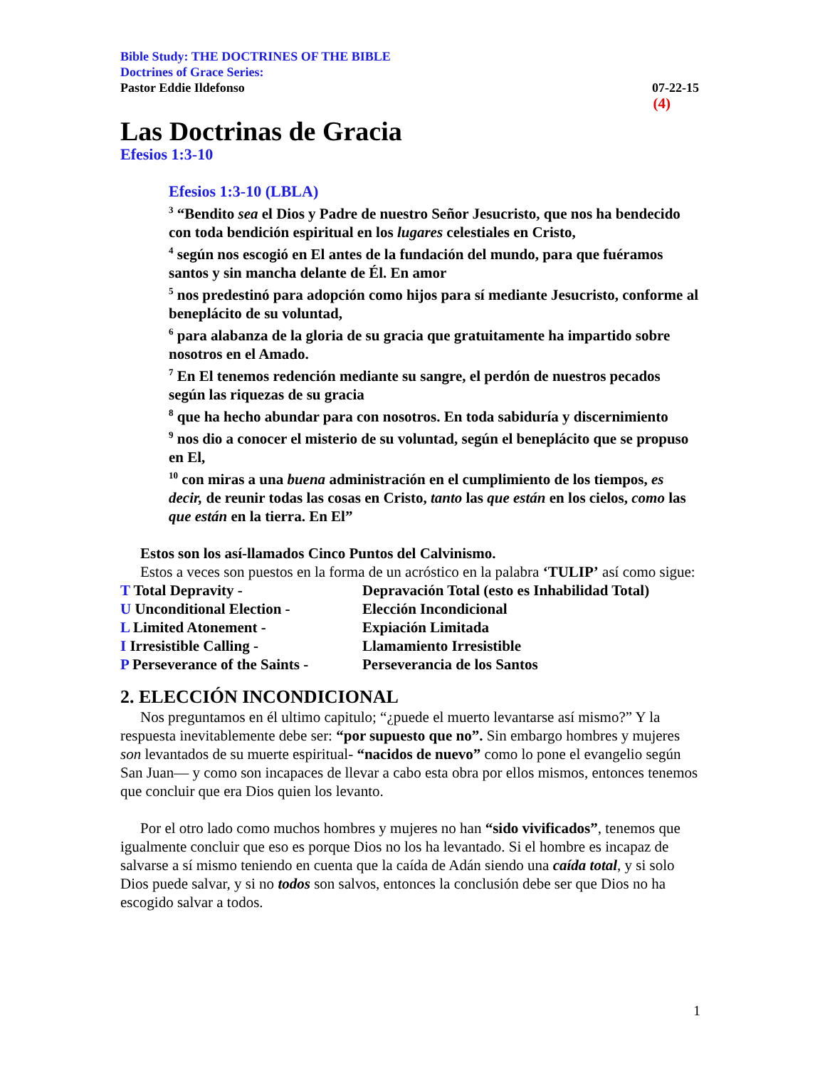Bible Study: THE DOCTRINES OF THE BIBLE
Doctrines of Grace Series:
Pastor Eddie Ildefonso 07-22-15
(4)
Las Doctrinas de Gracia
Efesios 1:3-10
Efesios 1:3-10 (LBLA)
<sup>3</sup> “Bendito sea el Dios y Padre de nuestro Señor Jesucristo, que nos ha bendecido con toda bendición espiritual en los lugares celestiales en Cristo,
<sup>4</sup> según nos escogió en El antes de la fundación del mundo, para que fuéramos santos y sin mancha delante de Él. En amor
<sup>5</sup> nos predestinó para adopción como hijos para sí mediante Jesucristo, conforme al beneplácito de su voluntad,
<sup>6</sup> para alabanza de la gloria de su gracia que gratuitamente ha impartido sobre nosotros en el Amado.
<sup>7</sup> En El tenemos redención mediante su sangre, el perdón de nuestros pecados según las riquezas de su gracia
<sup>8</sup> que ha hecho abundar para con nosotros. En toda sabiduría y discernimiento
<sup>9</sup> nos dio a conocer el misterio de su voluntad, según el beneplácito que se propuso en El,
<sup>10</sup> con miras a una buena administración en el cumplimiento de los tiempos, es decir, de reunir todas las cosas en Cristo, tanto las que están en los cielos, como las que están en la tierra. En El”
Estos son los así-llamados Cinco Puntos del Calvinismo.
Estos a veces son puestos en la forma de un acróstico en la palabra ‘TULIP’ así como sigue:
T Total Depravity - Depravación Total (esto es Inhabilidad Total) U Unconditional Election - Elección Incondicional L Limited Atonement - Expiación Limitada I Irresistible Calling - Llamamiento Irresistible P Perseverance of the Saints - Perseverancia de los Santos
2. ELECCIÓN INCONDICIONAL
Nos preguntamos en él ultimo capitulo; “¿puede el muerto levantarse así mismo?” Y la respuesta inevitablemente debe ser: “por supuesto que no”. Sin embargo hombres y mujeres son levantados de su muerte espiritual- “nacidos de nuevo” como lo pone el evangelio según San Juan— y como son incapaces de llevar a cabo esta obra por ellos mismos, entonces tenemos que concluir que era Dios quien los levanto.
Por el otro lado como muchos hombres y mujeres no han “sido vivificados”, tenemos que igualmente concluir que eso es porque Dios no los ha levantado. Si el hombre es incapaz de salvarse a sí mismo teniendo en cuenta que la caída de Adán siendo una caída total, y si solo Dios puede salvar, y si no todos son salvos, entonces la conclusión debe ser que Dios no ha escogido salvar a todos.
1